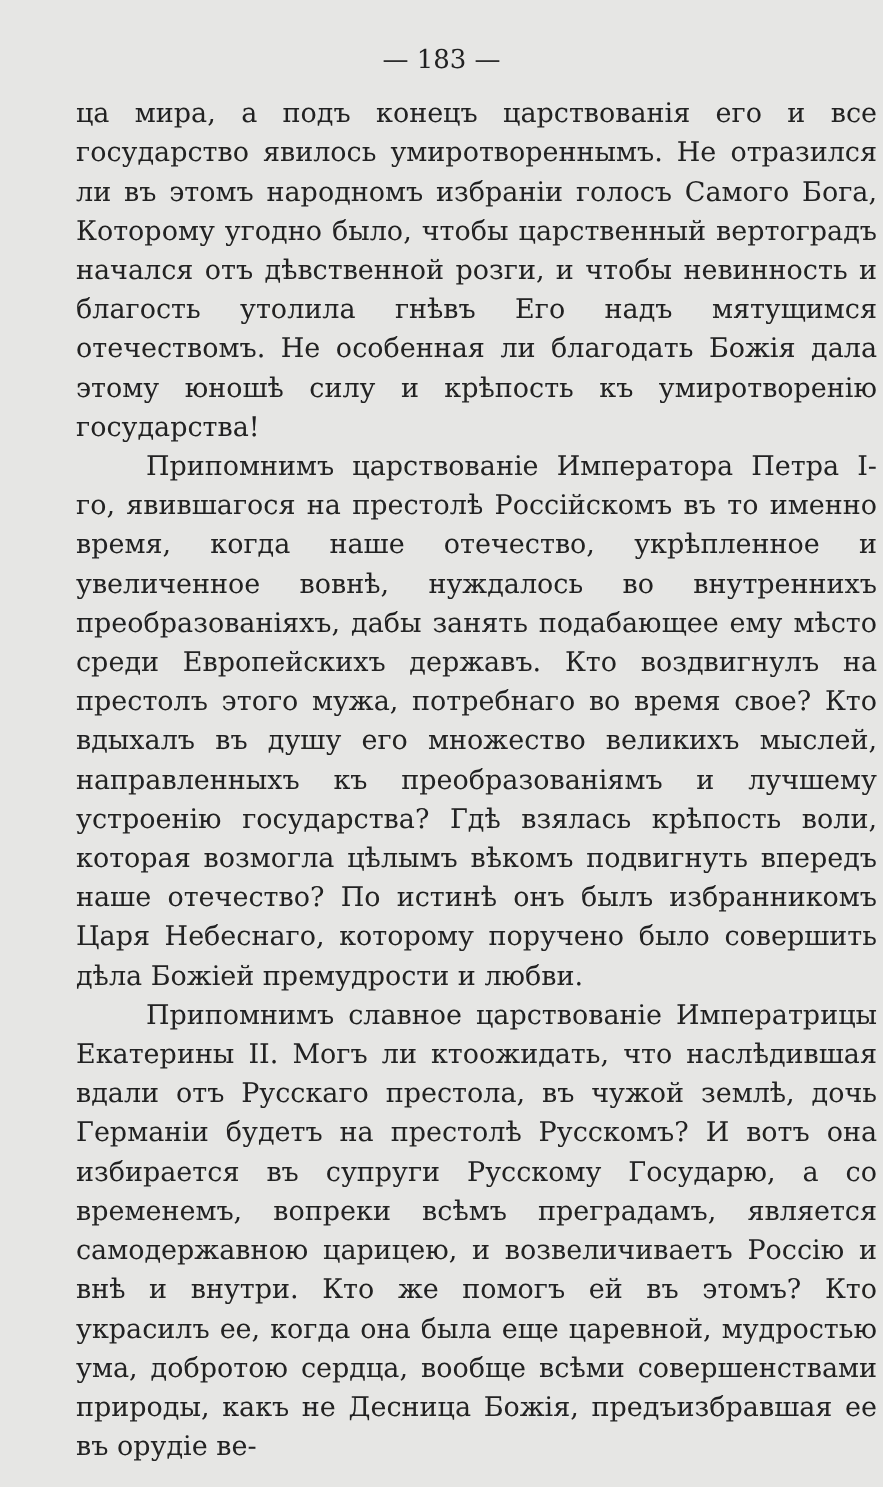— 183 —
ца мира, а подъ конецъ царствованія его и все государство явилось умиротвореннымъ. Не отразился ли въ этомъ народномъ избраніи голосъ Самого Бога, Которому угодно было, чтобы царственный вертоградъ начался отъ дѣвственной розги, и чтобы невинность и благость утолила гнѣвъ Его надъ мятущимся отечествомъ. Не особенная ли благодать Божія дала этому юношѣ силу и крѣпость къ умиротворенію государства!
Припомнимъ царствованіе Императора Петра I-го, явившагося на престолѣ Россійскомъ въ то именно время, когда наше отечество, укрѣпленное и увеличенное вовнѣ, нуждалось во внутреннихъ преобразованіяхъ, дабы занять подабающее ему мѣсто среди Европейскихъ державъ. Кто воздвигнулъ на престолъ этого мужа, потребнаго во время свое? Кто вдыхалъ въ душу его множество великихъ мыслей, направленныхъ къ преобразованіямъ и лучшему устроенію государства? Гдѣ взялась крѣпость воли, которая возмогла цѣлымъ вѣкомъ подвигнуть впередъ наше отечество? По истинѣ онъ былъ избранникомъ Царя Небеснаго, которому поручено было совершить дѣла Божіей премудрости и любви.
Припомнимъ славное царствованіе Императрицы Екатерины II. Могъ ли ктоожидать, что наслѣдившая вдали отъ Русскаго престола, въ чужой землѣ, дочь Германіи будетъ на престолѣ Русскомъ? И вотъ она избирается въ супруги Русскому Государю, а со временемъ, вопреки всѣмъ преградамъ, является самодержавною царицею, и возвеличиваетъ Россію и внѣ и внутри. Кто же помогъ ей въ этомъ? Кто украсилъ ее, когда она была еще царевной, мудростью ума, добротою сердца, вообще всѣми совершенствами природы, какъ не Десница Божія, предъизбравшая ее въ орудіе ве-